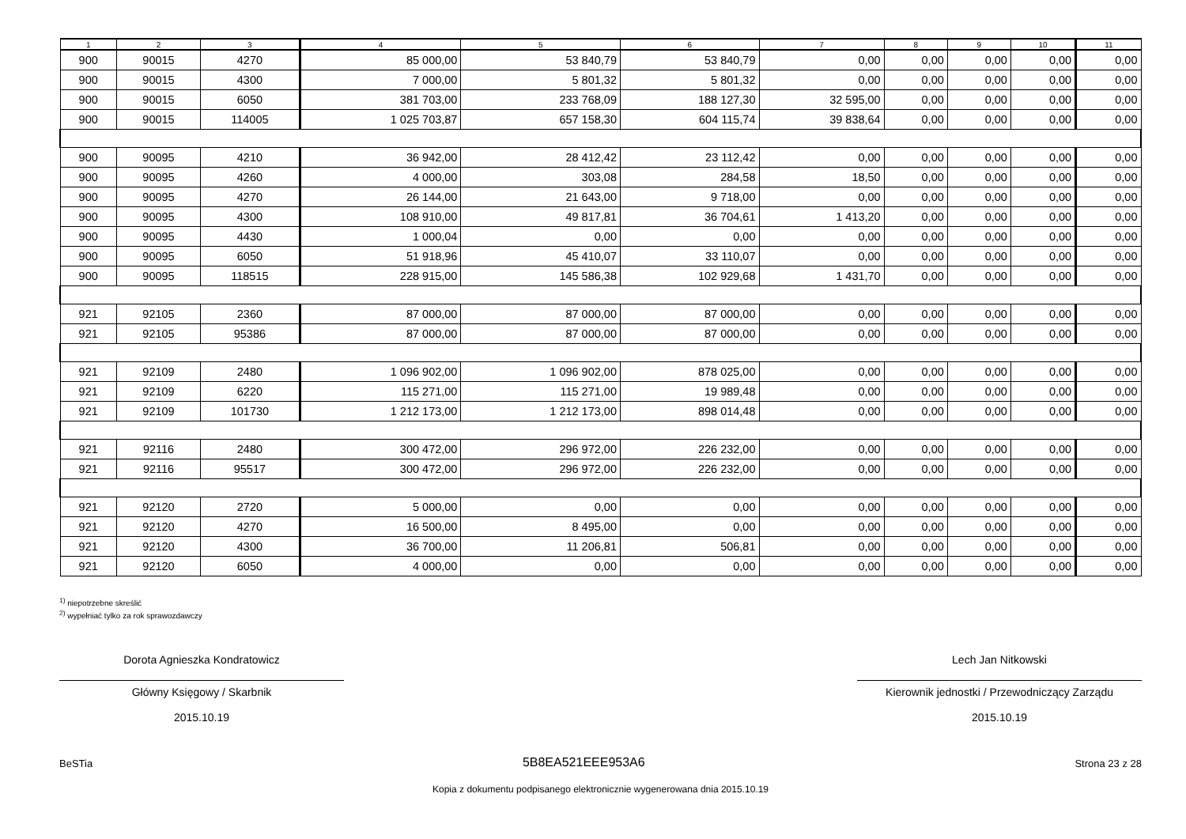| 1 | 2 | 3 | 4 | 5 | 6 | 7 | 8 | 9 | 10 | 11 |
| --- | --- | --- | --- | --- | --- | --- | --- | --- | --- | --- |
| 900 | 90015 | 4270 | 85 000,00 | 53 840,79 | 53 840,79 | 0,00 | 0,00 | 0,00 | 0,00 | 0,00 |
| 900 | 90015 | 4300 | 7 000,00 | 5 801,32 | 5 801,32 | 0,00 | 0,00 | 0,00 | 0,00 | 0,00 |
| 900 | 90015 | 6050 | 381 703,00 | 233 768,09 | 188 127,30 | 32 595,00 | 0,00 | 0,00 | 0,00 | 0,00 |
| 900 | 90015 | 114005 | 1 025 703,87 | 657 158,30 | 604 115,74 | 39 838,64 | 0,00 | 0,00 | 0,00 | 0,00 |
| 900 | 90095 | 4210 | 36 942,00 | 28 412,42 | 23 112,42 | 0,00 | 0,00 | 0,00 | 0,00 | 0,00 |
| 900 | 90095 | 4260 | 4 000,00 | 303,08 | 284,58 | 18,50 | 0,00 | 0,00 | 0,00 | 0,00 |
| 900 | 90095 | 4270 | 26 144,00 | 21 643,00 | 9 718,00 | 0,00 | 0,00 | 0,00 | 0,00 | 0,00 |
| 900 | 90095 | 4300 | 108 910,00 | 49 817,81 | 36 704,61 | 1 413,20 | 0,00 | 0,00 | 0,00 | 0,00 |
| 900 | 90095 | 4430 | 1 000,04 | 0,00 | 0,00 | 0,00 | 0,00 | 0,00 | 0,00 | 0,00 |
| 900 | 90095 | 6050 | 51 918,96 | 45 410,07 | 33 110,07 | 0,00 | 0,00 | 0,00 | 0,00 | 0,00 |
| 900 | 90095 | 118515 | 228 915,00 | 145 586,38 | 102 929,68 | 1 431,70 | 0,00 | 0,00 | 0,00 | 0,00 |
| 921 | 92105 | 2360 | 87 000,00 | 87 000,00 | 87 000,00 | 0,00 | 0,00 | 0,00 | 0,00 | 0,00 |
| 921 | 92105 | 95386 | 87 000,00 | 87 000,00 | 87 000,00 | 0,00 | 0,00 | 0,00 | 0,00 | 0,00 |
| 921 | 92109 | 2480 | 1 096 902,00 | 1 096 902,00 | 878 025,00 | 0,00 | 0,00 | 0,00 | 0,00 | 0,00 |
| 921 | 92109 | 6220 | 115 271,00 | 115 271,00 | 19 989,48 | 0,00 | 0,00 | 0,00 | 0,00 | 0,00 |
| 921 | 92109 | 101730 | 1 212 173,00 | 1 212 173,00 | 898 014,48 | 0,00 | 0,00 | 0,00 | 0,00 | 0,00 |
| 921 | 92116 | 2480 | 300 472,00 | 296 972,00 | 226 232,00 | 0,00 | 0,00 | 0,00 | 0,00 | 0,00 |
| 921 | 92116 | 95517 | 300 472,00 | 296 972,00 | 226 232,00 | 0,00 | 0,00 | 0,00 | 0,00 | 0,00 |
| 921 | 92120 | 2720 | 5 000,00 | 0,00 | 0,00 | 0,00 | 0,00 | 0,00 | 0,00 | 0,00 |
| 921 | 92120 | 4270 | 16 500,00 | 8 495,00 | 0,00 | 0,00 | 0,00 | 0,00 | 0,00 | 0,00 |
| 921 | 92120 | 4300 | 36 700,00 | 11 206,81 | 506,81 | 0,00 | 0,00 | 0,00 | 0,00 | 0,00 |
| 921 | 92120 | 6050 | 4 000,00 | 0,00 | 0,00 | 0,00 | 0,00 | 0,00 | 0,00 | 0,00 |
<sup>1)</sup> niepotrzebne skreślić
<sup>2)</sup> wypełniać tylko za rok sprawozdawczy
Dorota Agnieszka Kondratowicz
Główny Księgowy / Skarbnik
2015.10.19
Lech Jan Nitkowski
Kierownik jednostki / Przewodniczący Zarządu
2015.10.19
BeSTia 5B8EA521EEE953A6 Strona 23 z 28
Kopia z dokumentu podpisanego elektronicznie wygenerowana dnia 2015.10.19